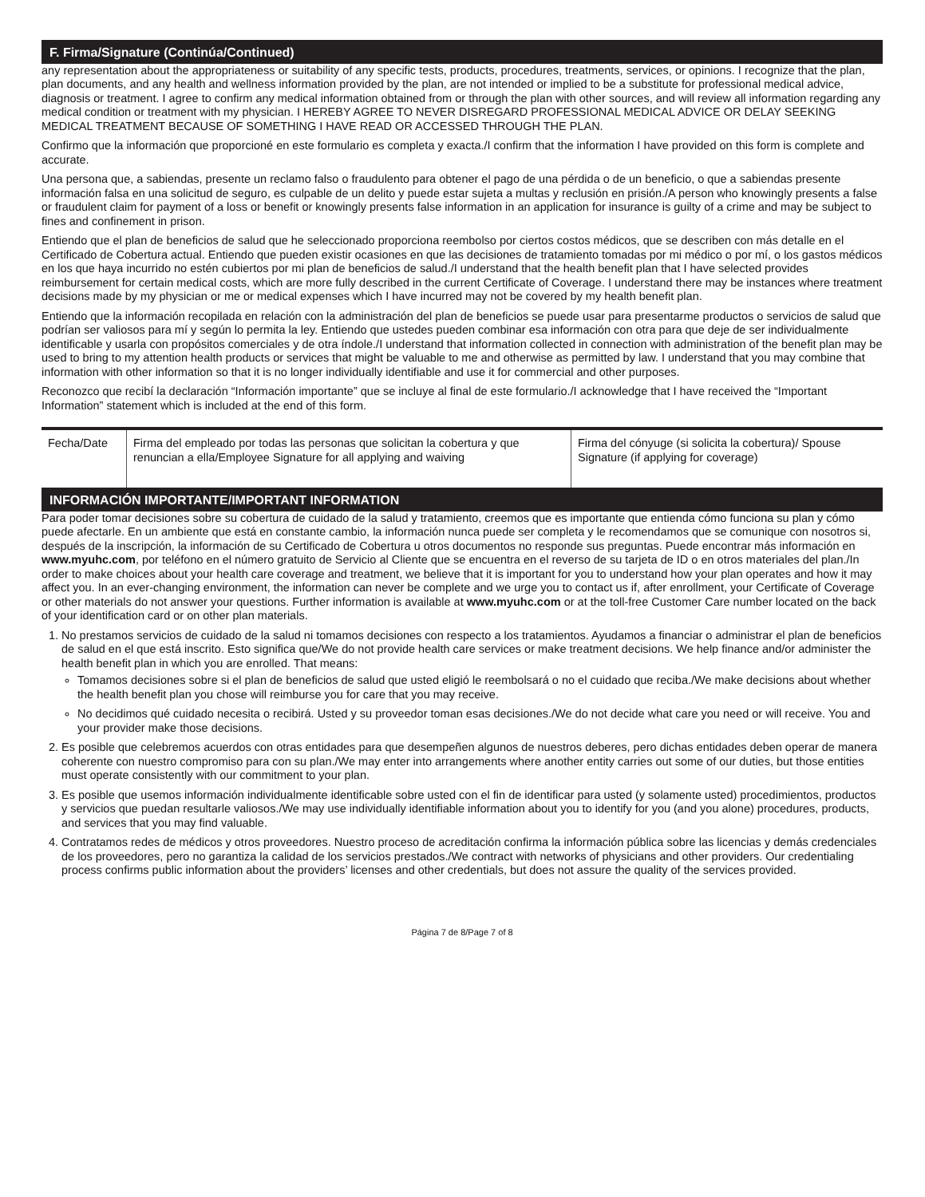F. Firma/Signature (Continúa/Continued)
any representation about the appropriateness or suitability of any specific tests, products, procedures, treatments, services, or opinions. I recognize that the plan, plan documents, and any health and wellness information provided by the plan, are not intended or implied to be a substitute for professional medical advice, diagnosis or treatment. I agree to confirm any medical information obtained from or through the plan with other sources, and will review all information regarding any medical condition or treatment with my physician. I HEREBY AGREE TO NEVER DISREGARD PROFESSIONAL MEDICAL ADVICE OR DELAY SEEKING MEDICAL TREATMENT BECAUSE OF SOMETHING I HAVE READ OR ACCESSED THROUGH THE PLAN.
Confirmo que la información que proporcioné en este formulario es completa y exacta./I confirm that the information I have provided on this form is complete and accurate.
Una persona que, a sabiendas, presente un reclamo falso o fraudulento para obtener el pago de una pérdida o de un beneficio, o que a sabiendas presente información falsa en una solicitud de seguro, es culpable de un delito y puede estar sujeta a multas y reclusión en prisión./A person who knowingly presents a false or fraudulent claim for payment of a loss or benefit or knowingly presents false information in an application for insurance is guilty of a crime and may be subject to fines and confinement in prison.
Entiendo que el plan de beneficios de salud que he seleccionado proporciona reembolso por ciertos costos médicos, que se describen con más detalle en el Certificado de Cobertura actual. Entiendo que pueden existir ocasiones en que las decisiones de tratamiento tomadas por mi médico o por mí, o los gastos médicos en los que haya incurrido no estén cubiertos por mi plan de beneficios de salud./I understand that the health benefit plan that I have selected provides reimbursement for certain medical costs, which are more fully described in the current Certificate of Coverage. I understand there may be instances where treatment decisions made by my physician or me or medical expenses which I have incurred may not be covered by my health benefit plan.
Entiendo que la información recopilada en relación con la administración del plan de beneficios se puede usar para presentarme productos o servicios de salud que podrían ser valiosos para mí y según lo permita la ley. Entiendo que ustedes pueden combinar esa información con otra para que deje de ser individualmente identificable y usarla con propósitos comerciales y de otra índole./I understand that information collected in connection with administration of the benefit plan may be used to bring to my attention health products or services that might be valuable to me and otherwise as permitted by law. I understand that you may combine that information with other information so that it is no longer individually identifiable and use it for commercial and other purposes.
Reconozco que recibí la declaración “Información importante” que se incluye al final de este formulario./I acknowledge that I have received the “Important Information” statement which is included at the end of this form.
| Fecha/Date | Firma del empleado por todas las personas que solicitan la cobertura y que renuncian a ella/Employee Signature for all applying and waiving | Firma del cónyuge (si solicita la cobertura)/ Spouse Signature (if applying for coverage) |
INFORMACIÓN IMPORTANTE/IMPORTANT INFORMATION
Para poder tomar decisiones sobre su cobertura de cuidado de la salud y tratamiento, creemos que es importante que entienda cómo funciona su plan y cómo puede afectarle. En un ambiente que está en constante cambio, la información nunca puede ser completa y le recomendamos que se comunique con nosotros si, después de la inscripción, la información de su Certificado de Cobertura u otros documentos no responde sus preguntas. Puede encontrar más información en www.myuhc.com, por teléfono en el número gratuito de Servicio al Cliente que se encuentra en el reverso de su tarjeta de ID o en otros materiales del plan./In order to make choices about your health care coverage and treatment, we believe that it is important for you to understand how your plan operates and how it may affect you. In an ever-changing environment, the information can never be complete and we urge you to contact us if, after enrollment, your Certificate of Coverage or other materials do not answer your questions. Further information is available at www.myuhc.com or at the toll-free Customer Care number located on the back of your identification card or on other plan materials.
1. No prestamos servicios de cuidado de la salud ni tomamos decisiones con respecto a los tratamientos. Ayudamos a financiar o administrar el plan de beneficios de salud en el que está inscrito. Esto significa que/We do not provide health care services or make treatment decisions. We help finance and/or administer the health benefit plan in which you are enrolled. That means:
Tomamos decisiones sobre si el plan de beneficios de salud que usted eligió le reembolsará o no el cuidado que reciba./We make decisions about whether the health benefit plan you chose will reimburse you for care that you may receive.
No decidimos qué cuidado necesita o recibirá. Usted y su proveedor toman esas decisiones./We do not decide what care you need or will receive. You and your provider make those decisions.
2. Es posible que celebremos acuerdos con otras entidades para que desempeñen algunos de nuestros deberes, pero dichas entidades deben operar de manera coherente con nuestro compromiso para con su plan./We may enter into arrangements where another entity carries out some of our duties, but those entities must operate consistently with our commitment to your plan.
3. Es posible que usemos información individualmente identificable sobre usted con el fin de identificar para usted (y solamente usted) procedimientos, productos y servicios que puedan resultarle valiosos./We may use individually identifiable information about you to identify for you (and you alone) procedures, products, and services that you may find valuable.
4. Contratamos redes de médicos y otros proveedores. Nuestro proceso de acreditación confirma la información pública sobre las licencias y demás credenciales de los proveedores, pero no garantiza la calidad de los servicios prestados./We contract with networks of physicians and other providers. Our credentialing process confirms public information about the providers’ licenses and other credentials, but does not assure the quality of the services provided.
Página 7 de 8/Page 7 of 8